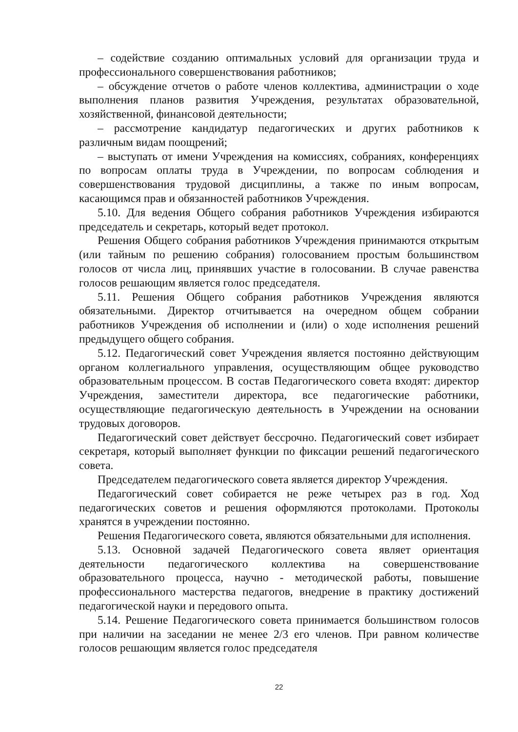– содействие созданию оптимальных условий для организации труда и профессионального совершенствования работников;
– обсуждение отчетов о работе членов коллектива, администрации о ходе выполнения планов развития Учреждения, результатах образовательной, хозяйственной, финансовой деятельности;
– рассмотрение кандидатур педагогических и других работников к различным видам поощрений;
– выступать от имени Учреждения на комиссиях, собраниях, конференциях по вопросам оплаты труда в Учреждении, по вопросам соблюдения и совершенствования трудовой дисциплины, а также по иным вопросам, касающимся прав и обязанностей работников Учреждения.
5.10. Для ведения Общего собрания работников Учреждения избираются председатель и секретарь, который ведет протокол.
Решения Общего собрания работников Учреждения принимаются открытым (или тайным по решению собрания) голосованием простым большинством голосов от числа лиц, принявших участие в голосовании. В случае равенства голосов решающим является голос председателя.
5.11. Решения Общего собрания работников Учреждения являются обязательными. Директор отчитывается на очередном общем собрании работников Учреждения об исполнении и (или) о ходе исполнения решений предыдущего общего собрания.
5.12. Педагогический совет Учреждения является постоянно действующим органом коллегиального управления, осуществляющим общее руководство образовательным процессом. В состав Педагогического совета входят: директор Учреждения, заместители директора, все педагогические работники, осуществляющие педагогическую деятельность в Учреждении на основании трудовых договоров.
Педагогический совет действует бессрочно. Педагогический совет избирает секретаря, который выполняет функции по фиксации решений педагогического совета.
Председателем педагогического совета является директор Учреждения.
Педагогический совет собирается не реже четырех раз в год. Ход педагогических советов и решения оформляются протоколами. Протоколы хранятся в учреждении постоянно.
Решения Педагогического совета, являются обязательными для исполнения.
5.13. Основной задачей Педагогического совета являет ориентация деятельности педагогического коллектива на совершенствование образовательного процесса, научно - методической работы, повышение профессионального мастерства педагогов, внедрение в практику достижений педагогической науки и передового опыта.
5.14. Решение Педагогического совета принимается большинством голосов при наличии на заседании не менее 2/3 его членов. При равном количестве голосов решающим является голос председателя
22